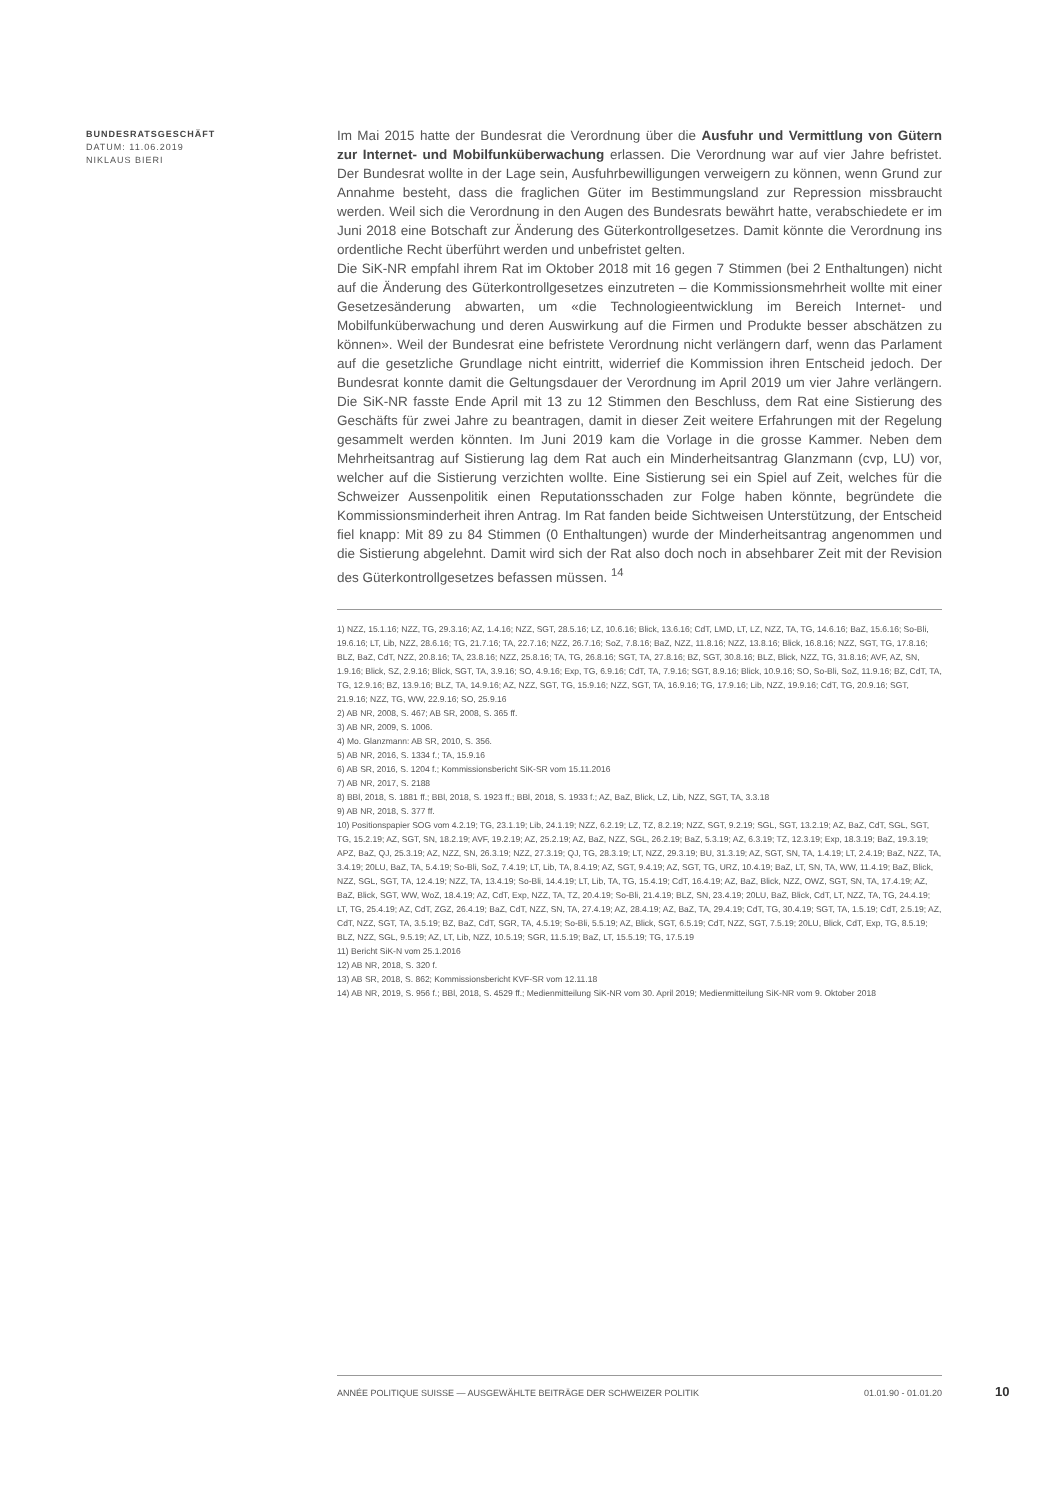BUNDESRATSGESCHÄFT
DATUM: 11.06.2019
NIKLAUS BIERI
Im Mai 2015 hatte der Bundesrat die Verordnung über die Ausfuhr und Vermittlung von Gütern zur Internet- und Mobilfunküberwachung erlassen. Die Verordnung war auf vier Jahre befristet. Der Bundesrat wollte in der Lage sein, Ausfuhrbewilligungen verweigern zu können, wenn Grund zur Annahme besteht, dass die fraglichen Güter im Bestimmungsland zur Repression missbraucht werden. Weil sich die Verordnung in den Augen des Bundesrats bewährt hatte, verabschiedete er im Juni 2018 eine Botschaft zur Änderung des Güterkontrollgesetzes. Damit könnte die Verordnung ins ordentliche Recht überführt werden und unbefristet gelten.
Die SiK-NR empfahl ihrem Rat im Oktober 2018 mit 16 gegen 7 Stimmen (bei 2 Enthaltungen) nicht auf die Änderung des Güterkontrollgesetzes einzutreten – die Kommissionsmehrheit wollte mit einer Gesetzesänderung abwarten, um «die Technologieentwicklung im Bereich Internet- und Mobilfunküberwachung und deren Auswirkung auf die Firmen und Produkte besser abschätzen zu können». Weil der Bundesrat eine befristete Verordnung nicht verlängern darf, wenn das Parlament auf die gesetzliche Grundlage nicht eintritt, widerrief die Kommission ihren Entscheid jedoch. Der Bundesrat konnte damit die Geltungsdauer der Verordnung im April 2019 um vier Jahre verlängern. Die SiK-NR fasste Ende April mit 13 zu 12 Stimmen den Beschluss, dem Rat eine Sistierung des Geschäfts für zwei Jahre zu beantragen, damit in dieser Zeit weitere Erfahrungen mit der Regelung gesammelt werden könnten. Im Juni 2019 kam die Vorlage in die grosse Kammer. Neben dem Mehrheitsantrag auf Sistierung lag dem Rat auch ein Minderheitsantrag Glanzmann (cvp, LU) vor, welcher auf die Sistierung verzichten wollte. Eine Sistierung sei ein Spiel auf Zeit, welches für die Schweizer Aussenpolitik einen Reputationsschaden zur Folge haben könnte, begründete die Kommissionsminderheit ihren Antrag. Im Rat fanden beide Sichtweisen Unterstützung, der Entscheid fiel knapp: Mit 89 zu 84 Stimmen (0 Enthaltungen) wurde der Minderheitsantrag angenommen und die Sistierung abgelehnt. Damit wird sich der Rat also doch noch in absehbarer Zeit mit der Revision des Güterkontrollgesetzes befassen müssen. <sup>14</sup>
1) NZZ, 15.1.16; NZZ, TG, 29.3.16; AZ, 1.4.16; NZZ, SGT, 28.5.16; LZ, 10.6.16; Blick, 13.6.16; CdT, LMD, LT, LZ, NZZ, TA, TG, 14.6.16; BaZ, 15.6.16; So-Bli, 19.6.16; LT, Lib, NZZ, 28.6.16; TG, 21.7.16; TA, 22.7.16; NZZ, 26.7.16; SoZ, 7.8.16; BaZ, NZZ, 11.8.16; NZZ, 13.8.16; Blick, 16.8.16; NZZ, SGT, TG, 17.8.16; BLZ, BaZ, CdT, NZZ, 20.8.16; TA, 23.8.16; NZZ, 25.8.16; TA, TG, 26.8.16; SGT, TA, 27.8.16; BZ, SGT, 30.8.16; BLZ, Blick, NZZ, TG, 31.8.16; AVF, AZ, SN, 1.9.16; Blick, SZ, 2.9.16; Blick, SGT, TA, 3.9.16; SO, 4.9.16; Exp, TG, 6.9.16; CdT, TA, 7.9.16; SGT, 8.9.16; Blick, 10.9.16; SO, So-Bli, SoZ, 11.9.16; BZ, CdT, TA, TG, 12.9.16; BZ, 13.9.16; BLZ, TA, 14.9.16; AZ, NZZ, SGT, TG, 15.9.16; NZZ, SGT, TA, 16.9.16; TG, 17.9.16; Lib, NZZ, 19.9.16; CdT, TG, 20.9.16; SGT, 21.9.16; NZZ, TG, WW, 22.9.16; SO, 25.9.16
2) AB NR, 2008, S. 467; AB SR, 2008, S. 365 ff.
3) AB NR, 2009, S. 1006.
4) Mo. Glanzmann: AB SR, 2010, S. 356.
5) AB NR, 2016, S. 1334 f.; TA, 15.9.16
6) AB SR, 2016, S. 1204 f.; Kommissionsbericht SiK-SR vom 15.11.2016
7) AB NR, 2017, S. 2188
8) BBl, 2018, S. 1881 ff.; BBl, 2018, S. 1923 ff.; BBl, 2018, S. 1933 f.; AZ, BaZ, Blick, LZ, Lib, NZZ, SGT, TA, 3.3.18
9) AB NR, 2018, S. 377 ff.
10) Positionspapier SOG vom 4.2.19; TG, 23.1.19; Lib, 24.1.19; NZZ, 6.2.19; LZ, TZ, 8.2.19; NZZ, SGT, 9.2.19; SGL, SGT, 13.2.19; AZ, BaZ, CdT, SGL, SGT, TG, 15.2.19; AZ, SGT, SN, 18.2.19; AVF, 19.2.19; AZ, 25.2.19; AZ, BaZ, NZZ, SGL, 26.2.19; BaZ, 5.3.19; AZ, 6.3.19; TZ, 12.3.19; Exp, 18.3.19; BaZ, 19.3.19; APZ, BaZ, QJ, 25.3.19; AZ, NZZ, SN, 26.3.19; NZZ, 27.3.19; QJ, TG, 28.3.19; LT, NZZ, 29.3.19; BU, 31.3.19; AZ, SGT, SN, TA, 1.4.19; LT, 2.4.19; BaZ, NZZ, TA, 3.4.19; 20LU, BaZ, TA, 5.4.19; So-Bli, SoZ, 7.4.19; LT, Lib, TA, 8.4.19; AZ, SGT, 9.4.19; AZ, SGT, TG, URZ, 10.4.19; BaZ, LT, SN, TA, WW, 11.4.19; BaZ, Blick, NZZ, SGL, SGT, TA, 12.4.19; NZZ, TA, 13.4.19; So-Bli, 14.4.19; LT, Lib, TA, TG, 15.4.19; CdT, 16.4.19; AZ, BaZ, Blick, NZZ, OWZ, SGT, SN, TA, 17.4.19; AZ, BaZ, Blick, SGT, WW, WoZ, 18.4.19; AZ, CdT, Exp, NZZ, TA, TZ, 20.4.19; So-Bli, 21.4.19; BLZ, SN, 23.4.19; 20LU, BaZ, Blick, CdT, LT, NZZ, TA, TG, 24.4.19; LT, TG, 25.4.19; AZ, CdT, ZGZ, 26.4.19; BaZ, CdT, NZZ, SN, TA, 27.4.19; AZ, 28.4.19; AZ, BaZ, TA, 29.4.19; CdT, TG, 30.4.19; SGT, TA, 1.5.19; CdT, 2.5.19; AZ, CdT, NZZ, SGT, TA, 3.5.19; BZ, BaZ, CdT, SGR, TA, 4.5.19; So-Bli, 5.5.19; AZ, Blick, SGT, 6.5.19; CdT, NZZ, SGT, 7.5.19; 20LU, Blick, CdT, Exp, TG, 8.5.19; BLZ, NZZ, SGL, 9.5.19; AZ, LT, Lib, NZZ, 10.5.19; SGR, 11.5.19; BaZ, LT, 15.5.19; TG, 17.5.19
11) Bericht SiK-N vom 25.1.2016
12) AB NR, 2018, S. 320 f.
13) AB SR, 2018, S. 862; Kommissionsbericht KVF-SR vom 12.11.18
14) AB NR, 2019, S. 956 f.; BBl, 2018, S. 4529 ff.; Medienmitteilung SiK-NR vom 30. April 2019; Medienmitteilung SiK-NR vom 9. Oktober 2018
ANNÉE POLITIQUE SUISSE — AUSGEWÄHLTE BEITRÄGE DER SCHWEIZER POLITIK 01.01.90 - 01.01.20
10